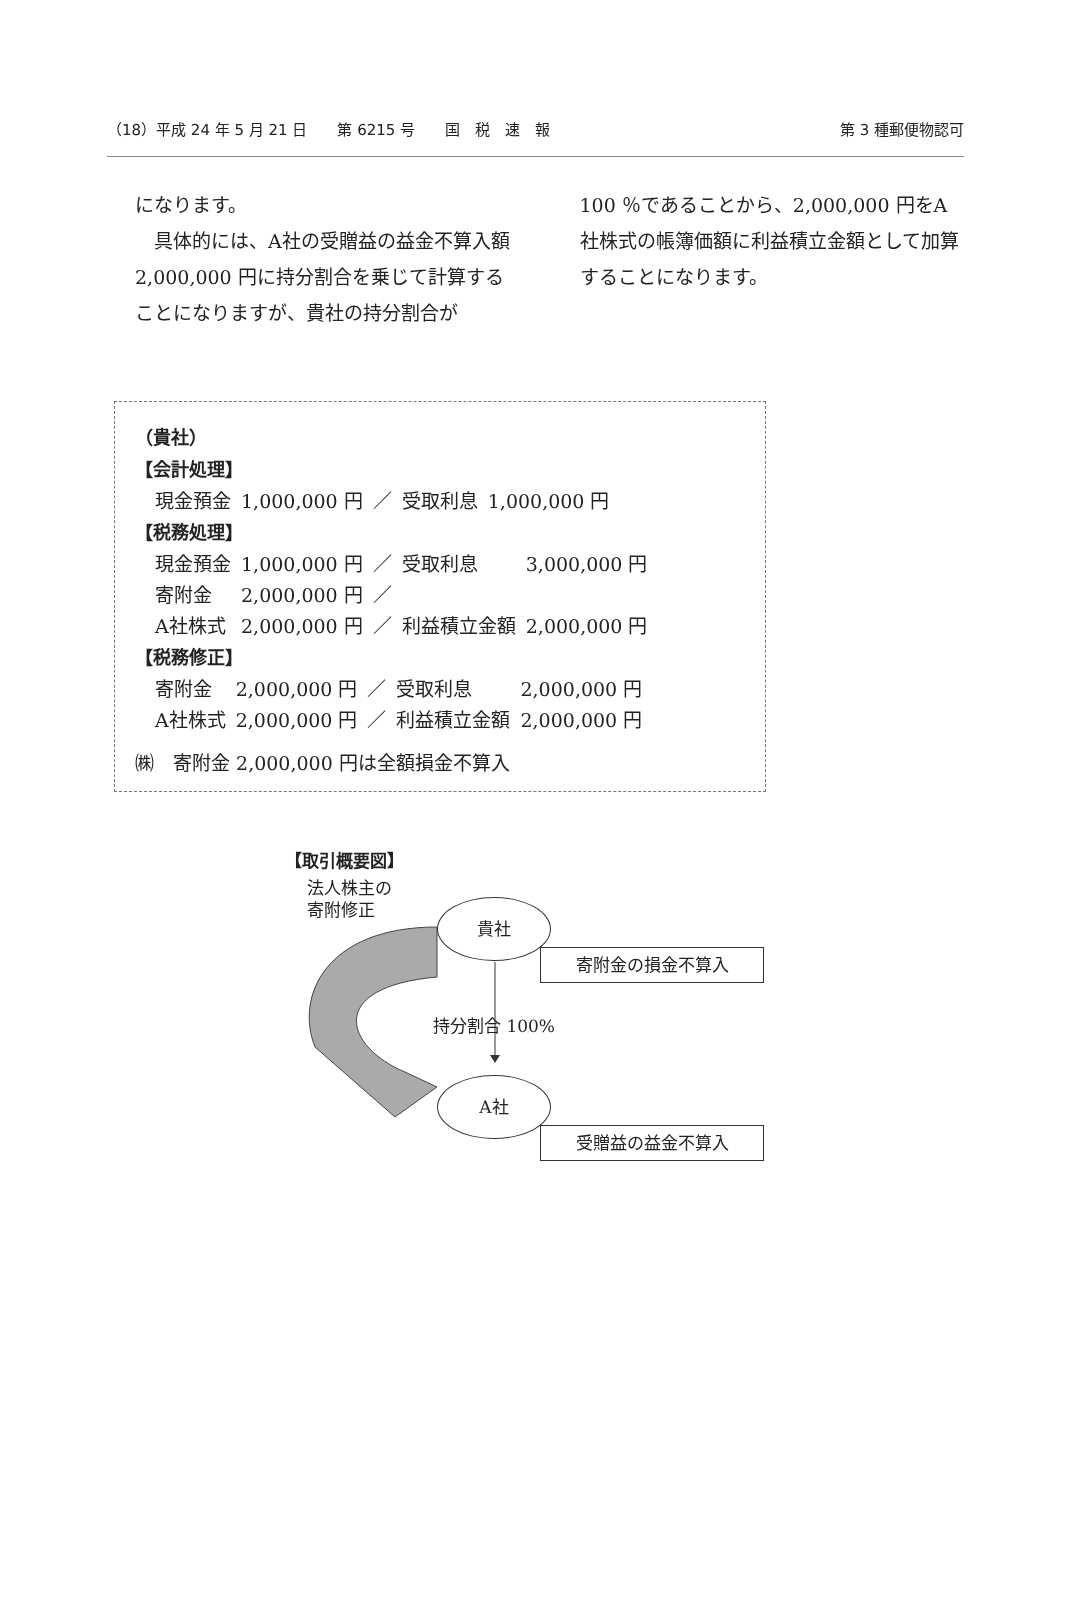（18）平成 24 年 5 月 21 日　　第 6215 号　　国　税　速　報 第 3 種郵便物認可
になります。
　具体的には、A社の受贈益の益金不算入額 2,000,000 円に持分割合を乗じて計算することになりますが、貴社の持分割合が
100 ％であることから、2,000,000 円をA社株式の帳簿価額に利益積立金額として加算することになります。
（貴社）
【会計処理】
| 現金預金 | 1,000,000 円 | ／ | 受取利息 | 1,000,000 円 |
【税務処理】
| 現金預金 | 1,000,000 円 | ／ | 受取利息 | 3,000,000 円 |
| 寄附金 | 2,000,000 円 | ／ | | |
| A社株式 | 2,000,000 円 | ／ | 利益積立金額 | 2,000,000 円 |
【税務修正】
| 寄附金 | 2,000,000 円 | ／ | 受取利息 | 2,000,000 円 |
| A社株式 | 2,000,000 円 | ／ | 利益積立金額 | 2,000,000 円 |
㈱　寄附金 2,000,000 円は全額損金不算入
【取引概要図】
法人株主の
寄附修正
貴社
寄附金の損金不算入
持分割合 100%
A社
受贈益の益金不算入